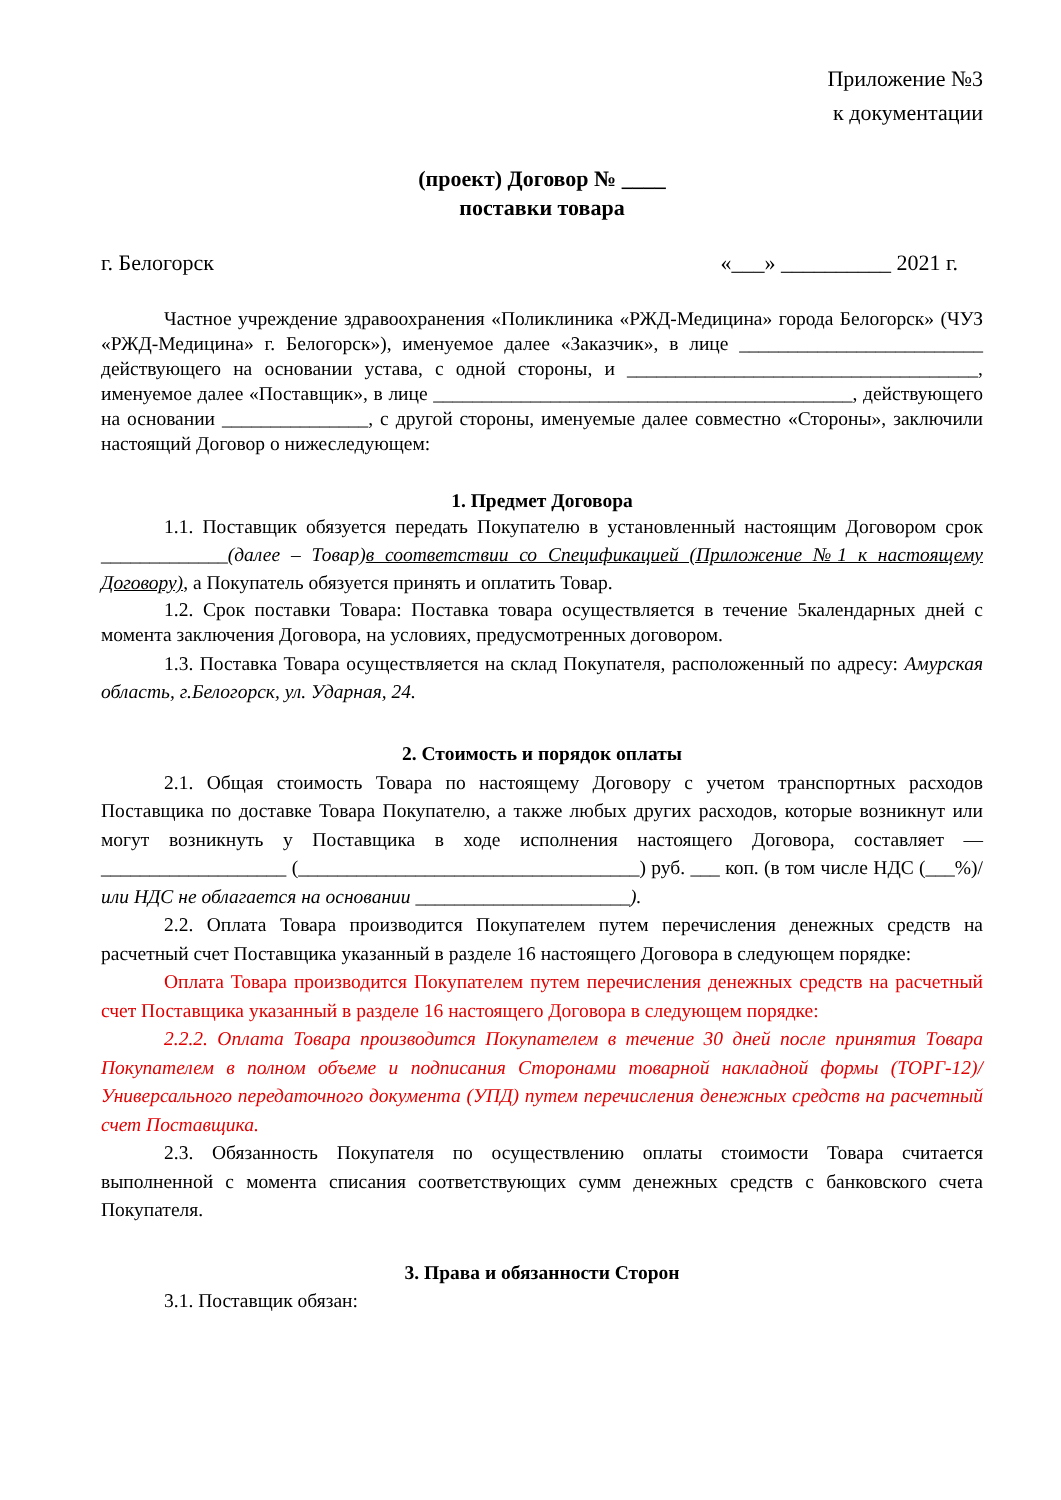Приложение №3
к документации
(проект) Договор № ____
поставки товара
г. Белогорск «___» __________ 2021 г.
Частное учреждение здравоохранения «Поликлиника «РЖД-Медицина» города Белогорск» (ЧУЗ «РЖД-Медицина» г. Белогорск»), именуемое далее «Заказчик», в лице _________________________ действующего на основании устава, с одной стороны, и ____________________________________, именуемое далее «Поставщик», в лице ___________________________________________, действующего на основании _______________, с другой стороны, именуемые далее совместно «Стороны», заключили настоящий Договор о нижеследующем:
1. Предмет Договора
1.1. Поставщик обязуется передать Покупателю в установленный настоящим Договором срок _____________(далее – Товар)в соответствии со Спецификацией (Приложение №1 к настоящему Договору), а Покупатель обязуется принять и оплатить Товар.
1.2. Срок поставки Товара: Поставка товара осуществляется в течение 5календарных дней с момента заключения Договора, на условиях, предусмотренных договором.
1.3. Поставка Товара осуществляется на склад Покупателя, расположенный по адресу: Амурская область, г.Белогорск, ул. Ударная, 24.
2. Стоимость и порядок оплаты
2.1. Общая стоимость Товара по настоящему Договору с учетом транспортных расходов Поставщика по доставке Товара Покупателю, а также любых других расходов, которые возникнут или могут возникнуть у Поставщика в ходе исполнения настоящего Договора, составляет — ___________________ (___________________________________) руб. ___ коп. (в том числе НДС (___%)/ или НДС не облагается на основании ______________________).
2.2. Оплата Товара производится Покупателем путем перечисления денежных средств на расчетный счет Поставщика указанный в разделе 16 настоящего Договора в следующем порядке:
Оплата Товара производится Покупателем путем перечисления денежных средств на расчетный счет Поставщика указанный в разделе 16 настоящего Договора в следующем порядке:
2.2.2. Оплата Товара производится Покупателем в течение 30 дней после принятия Товара Покупателем в полном объеме и подписания Сторонами товарной накладной формы (ТОРГ-12)/Универсального передаточного документа (УПД) путем перечисления денежных средств на расчетный счет Поставщика.
2.3. Обязанность Покупателя по осуществлению оплаты стоимости Товара считается выполненной с момента списания соответствующих сумм денежных средств с банковского счета Покупателя.
3. Права и обязанности Сторон
3.1. Поставщик обязан: